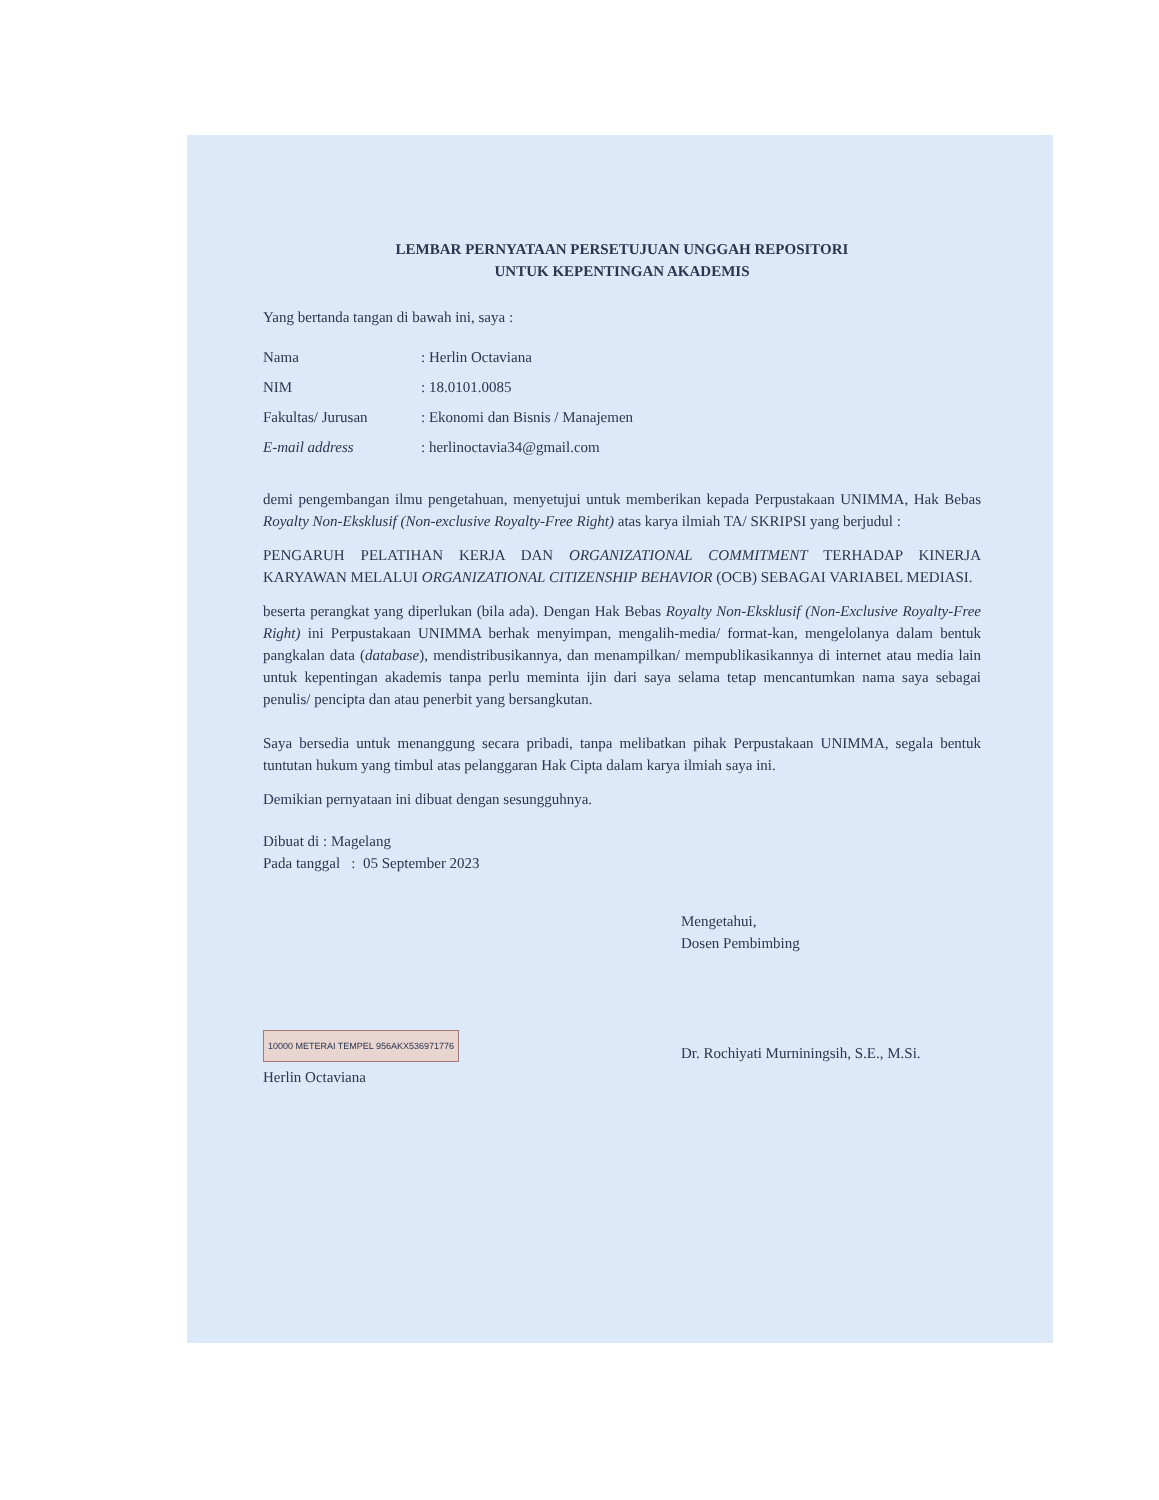LEMBAR PERNYATAAN PERSETUJUAN UNGGAH REPOSITORI
UNTUK KEPENTINGAN AKADEMIS
Yang bertanda tangan di bawah ini, saya :
| Nama | : Herlin Octaviana |
| NIM | : 18.0101.0085 |
| Fakultas/ Jurusan | : Ekonomi dan Bisnis / Manajemen |
| E-mail address | : herlinoctavia34@gmail.com |
demi pengembangan ilmu pengetahuan, menyetujui untuk memberikan kepada Perpustakaan UNIMMA, Hak Bebas Royalty Non-Eksklusif (Non-exclusive Royalty-Free Right) atas karya ilmiah TA/ SKRIPSI yang berjudul :
PENGARUH PELATIHAN KERJA DAN ORGANIZATIONAL COMMITMENT TERHADAP KINERJA KARYAWAN MELALUI ORGANIZATIONAL CITIZENSHIP BEHAVIOR (OCB) SEBAGAI VARIABEL MEDIASI.
beserta perangkat yang diperlukan (bila ada). Dengan Hak Bebas Royalty Non-Eksklusif (Non-Exclusive Royalty-Free Right) ini Perpustakaan UNIMMA berhak menyimpan, mengalih-media/ format-kan, mengelolanya dalam bentuk pangkalan data (database), mendistribusikannya, dan menampilkan/ mempublikasikannya di internet atau media lain untuk kepentingan akademis tanpa perlu meminta ijin dari saya selama tetap mencantumkan nama saya sebagai penulis/ pencipta dan atau penerbit yang bersangkutan.
Saya bersedia untuk menanggung secara pribadi, tanpa melibatkan pihak Perpustakaan UNIMMA, segala bentuk tuntutan hukum yang timbul atas pelanggaran Hak Cipta dalam karya ilmiah saya ini.
Demikian pernyataan ini dibuat dengan sesungguhnya.
Dibuat di : Magelang
Pada tanggal : 05 September 2023
10000 METERAI TEMPEL 956AKX536971776
Herlin Octaviana
Mengetahui,
Dosen Pembimbing
Dr. Rochiyati Murniningsih, S.E., M.Si.